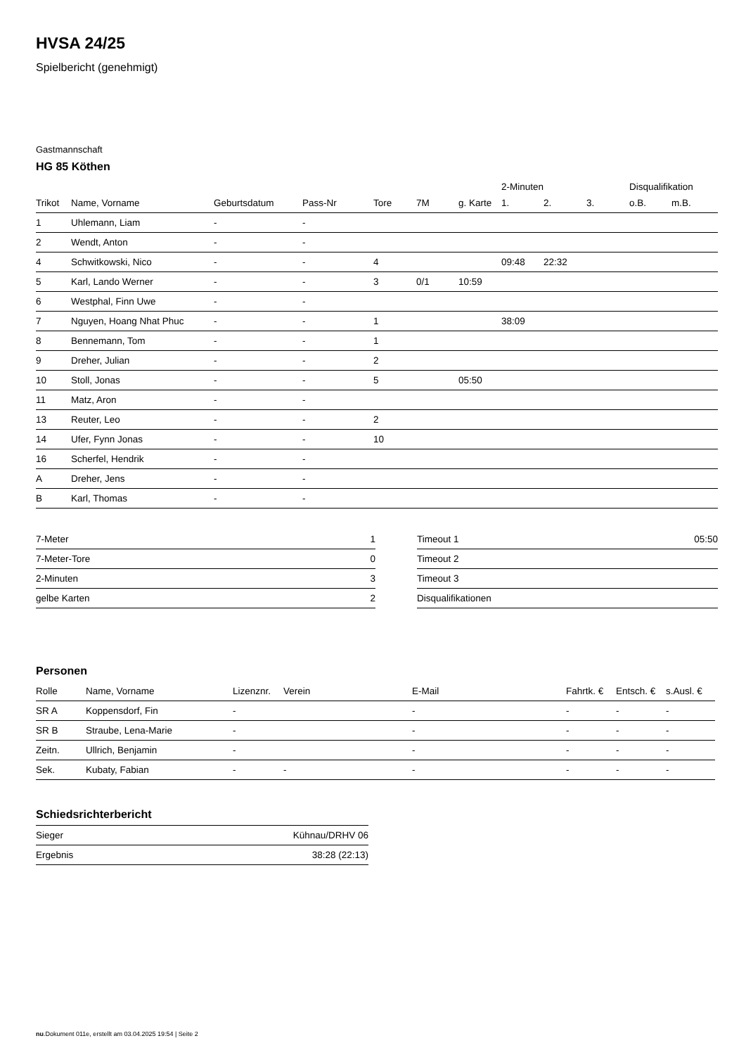HVSA 24/25
Spielbericht (genehmigt)
Gastmannschaft
HG 85 Köthen
| | | | | | | | 2-Minuten | | | Disqualifikation | |
| --- | --- | --- | --- | --- | --- | --- | --- | --- | --- | --- | --- |
| Trikot | Name, Vorname | Geburtsdatum | Pass-Nr | Tore | 7M | g. Karte | 1. | 2. | 3. | o.B. | m.B. |
| 1 | Uhlemann, Liam | - | - | | | | | | | | |
| 2 | Wendt, Anton | - | - | | | | | | | | |
| 4 | Schwitkowski, Nico | - | - | 4 | | | 09:48 | 22:32 | | | |
| 5 | Karl, Lando Werner | - | - | 3 | 0/1 | 10:59 | | | | | |
| 6 | Westphal, Finn Uwe | - | - | | | | | | | | |
| 7 | Nguyen, Hoang Nhat Phuc | - | - | 1 | | | 38:09 | | | | |
| 8 | Bennemann, Tom | - | - | 1 | | | | | | | |
| 9 | Dreher, Julian | - | - | 2 | | | | | | | |
| 10 | Stoll, Jonas | - | - | 5 | | 05:50 | | | | | |
| 11 | Matz, Aron | - | - | | | | | | | | |
| 13 | Reuter, Leo | - | - | 2 | | | | | | | |
| 14 | Ufer, Fynn Jonas | - | - | 10 | | | | | | | |
| 16 | Scherfel, Hendrik | - | - | | | | | | | | |
| A | Dreher, Jens | - | - | | | | | | | | |
| B | Karl, Thomas | - | - | | | | | | | | |
| 7-Meter | 1 |
| 7-Meter-Tore | 0 |
| 2-Minuten | 3 |
| gelbe Karten | 2 |
| Timeout 1 | 05:50 |
| Timeout 2 | |
| Timeout 3 | |
| Disqualifikationen | |
Personen
| Rolle | Name, Vorname | Lizenznr. | Verein | E-Mail | Fahrtk. € | Entsch. € | s.Ausl. € |
| --- | --- | --- | --- | --- | --- | --- | --- |
| SR A | Koppensdorf, Fin | - | | - | - | - | - |
| SR B | Straube, Lena-Marie | - | | - | - | - | - |
| Zeitn. | Ullrich, Benjamin | - | | - | - | - | - |
| Sek. | Kubaty, Fabian | - | - | - | - | - | - |
Schiedsrichterbericht
| Sieger | Kühnau/DRHV 06 |
| Ergebnis | 38:28 (22:13) |
nu.Dokument 011e, erstellt am 03.04.2025 19:54 | Seite 2